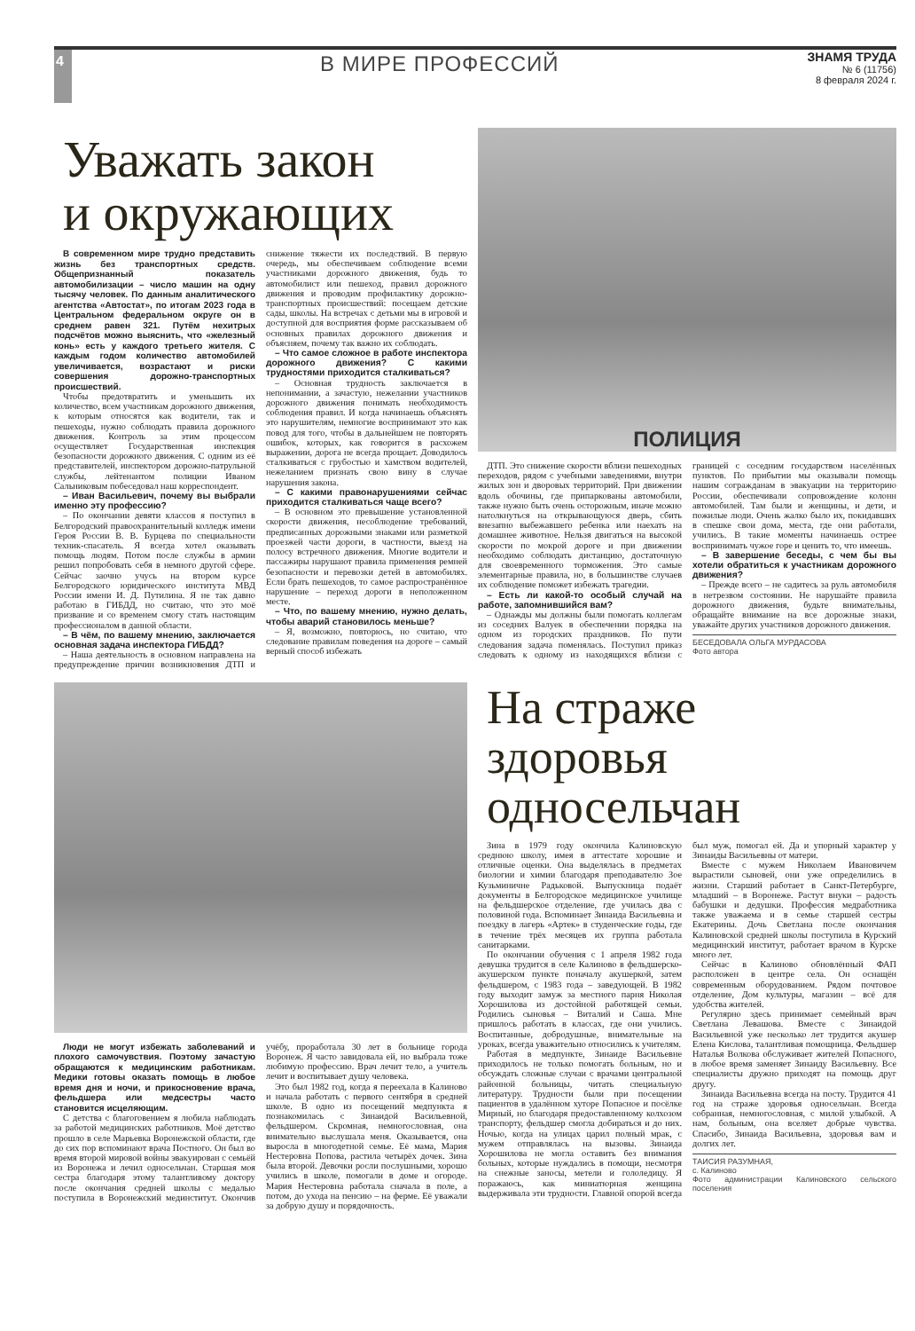4
В МИРЕ ПРОФЕССИЙ
ЗНАМЯ ТРУДА
№ 6 (11756)
8 февраля 2024 г.
Уважать закон
и окружающих
В современном мире трудно представить жизнь без транспортных средств. Общепризнанный показатель автомобилизации – число машин на одну тысячу человек. По данным аналитического агентства «Автостат», по итогам 2023 года в Центральном федеральном округе он в среднем равен 321. Путём нехитрых подсчётов можно выяснить, что «железный конь» есть у каждого третьего жителя. С каждым годом количество автомобилей увеличивается, возрастают и риски совершения дорожно-транспортных происшествий.
Чтобы предотвратить и уменьшить их количество, всем участникам дорожного движения, к которым относятся как водители, так и пешеходы, нужно соблюдать правила дорожного движения. Контроль за этим процессом осуществляет Государственная инспекция безопасности дорожного движения. С одним из её представителей, инспектором дорожно-патрульной службы, лейтенантом полиции Иваном Сальниковым побеседовал наш корреспондент.
– Иван Васильевич, почему вы выбрали именно эту профессию?
– По окончании девяти классов я поступил в Белгородский правоохранительный колледж имени Героя России В. В. Бурцева по специальности техник-спасатель. Я всегда хотел оказывать помощь людям. Потом после службы в армии решил попробовать себя в немного другой сфере. Сейчас заочно учусь на втором курсе Белгородского юридического института МВД России имени И. Д. Путилина. Я не так давно работаю в ГИБДД, но считаю, что это моё призвание и со временем смогу стать настоящим профессионалом в данной области.
– В чём, по вашему мнению, заключается основная задача инспектора ГИБДД?
– Наша деятельность в основном направлена на предупреждение причин возникновения ДТП и снижение тяжести их последствий. В первую очередь, мы обеспечиваем соблюдение всеми участниками дорожного движения, будь то автомобилист или пешеход, правил дорожного движения и проводим профилактику дорожно-транспортных происшествий: посещаем детские сады, школы. На встречах с детьми мы в игровой и доступной для восприятия форме рассказываем об основных правилах дорожного движения и объясняем, почему так важно их соблюдать.
– Что самое сложное в работе инспектора дорожного движения? С какими трудностями приходится сталкиваться?
– Основная трудность заключается в непонимании, а зачастую, нежелании участников дорожного движения понимать необходимость соблюдения правил. И когда начинаешь объяснять это нарушителям, немногие воспринимают это как повод для того, чтобы в дальнейшем не повторять ошибок, которых, как говорится в расхожем выражении, дорога не всегда прощает. Доводилось сталкиваться с грубостью и хамством водителей, нежеланием признать свою вину в случае нарушения закона.
– С какими правонарушениями сейчас приходится сталкиваться чаще всего?
– В основном это превышение установленной скорости движения, несоблюдение требований, предписанных дорожными знаками или разметкой проезжей части дороги, в частности, выезд на полосу встречного движения. Многие водители и пассажиры нарушают правила применения ремней безопасности и перевозки детей в автомобилях. Если брать пешеходов, то самое распространённое нарушение – переход дороги в неположенном месте.
– Что, по вашему мнению, нужно делать, чтобы аварий становилось меньше?
– Я, возможно, повторюсь, но считаю, что следование правилам поведения на дороге – самый верный способ избежать
ПОЛИЦИЯ
ДТП. Это снижение скорости вблизи пешеходных переходов, рядом с учебными заведениями, внутри жилых зон и дворовых территорий. При движении вдоль обочины, где припаркованы автомобили, также нужно быть очень осторожным, иначе можно натолкнуться на открывающуюся дверь, сбить внезапно выбежавшего ребенка или наехать на домашнее животное. Нельзя двигаться на высокой скорости по мокрой дороге и при движении необходимо соблюдать дистанцию, достаточную для своевременного торможения. Это самые элементарные правила, но, в большинстве случаев их соблюдение поможет избежать трагедии.
– Есть ли какой-то особый случай на работе, запомнившийся вам?
– Однажды мы должны были помогать коллегам из соседних Валуек в обеспечении порядка на одном из городских праздников. По пути следования задача поменялась. Поступил приказ следовать к одному из находящихся вблизи с границей с соседним государством населённых пунктов. По прибытии мы оказывали помощь нашим согражданам в эвакуации на территорию России, обеспечивали сопровождение колонн автомобилей. Там были и женщины, и дети, и пожилые люди. Очень жалко было их, покидавших в спешке свои дома, места, где они работали, учились. В такие моменты начинаешь острее воспринимать чужое горе и ценить то, что имеешь.
– В завершение беседы, с чем бы вы хотели обратиться к участникам дорожного движения?
– Прежде всего – не садитесь за руль автомобиля в нетрезвом состоянии. Не нарушайте правила дорожного движения, будьте внимательны, обращайте внимание на все дорожные знаки, уважайте других участников дорожного движения.
БЕСЕДОВАЛА ОЛЬГА МУРДАСОВА
Фото автора
Люди не могут избежать заболеваний и плохого самочувствия. Поэтому зачастую обращаются к медицинским работникам. Медики готовы оказать помощь в любое время дня и ночи, и прикосновение врача, фельдшера или медсестры часто становится исцеляющим.
С детства с благоговением я любила наблюдать за работой медицинских работников. Моё детство прошло в селе Марьевка Воронежской области, где до сих пор вспоминают врача Постного. Он был во время второй мировой войны эвакуирован с семьёй из Воронежа и лечил односельчан. Старшая моя сестра благодаря этому талантливому доктору после окончания средней школы с медалью поступила в Воронежский мединститут. Окончив учёбу, проработала 30 лет в больнице города Воронеж. Я часто завидовала ей, но выбрала тоже любимую профессию. Врач лечит тело, а учитель лечит и воспитывает душу человека.
Это был 1982 год, когда я переехала в Калиново и начала работать с первого сентября в средней школе. В одно из посещений медпункта я познакомилась с Зинаидой Васильевной, фельдшером. Скромная, немногословная, она внимательно выслушала меня. Оказывается, она выросла в многодетной семье. Её мама, Мария Нестеровна Попова, растила четырёх дочек. Зина была второй. Девочки росли послушными, хорошо учились в школе, помогали в доме и огороде. Мария Нестеровна работала сначала в поле, а потом, до ухода на пенсию – на ферме. Её уважали за добрую душу и порядочность.
На страже
здоровья
односельчан
Зина в 1979 году окончила Калиновскую среднюю школу, имея в аттестате хорошие и отличные оценки. Она выделялась в предметах биологии и химии благодаря преподавателю Зое Кузьминичне Радьковой. Выпускница подаёт документы в Белгородское медицинское училище на фельдшерское отделение, где училась два с половиной года. Вспоминает Зинаида Васильевна и поездку в лагерь «Артек» в студенческие годы, где в течение трёх месяцев их группа работала санитарками.
По окончании обучения с 1 апреля 1982 года девушка трудится в селе Калиново в фельдшерско-акушерском пункте поначалу акушеркой, затем фельдшером, с 1983 года – заведующей. В 1982 году выходит замуж за местного парня Николая Хорошилова из достойной работящей семьи. Родились сыновья – Виталий и Саша. Мне пришлось работать в классах, где они учились. Воспитанные, добродушные, внимательные на уроках, всегда уважительно относились к учителям.
Работая в медпункте, Зинаиде Васильевне приходилось не только помогать больным, но и обсуждать сложные случаи с врачами центральной районной больницы, читать специальную литературу. Трудности были при посещении пациентов в удалённом хуторе Попасное и посёлке Мирный, но благодаря предоставленному колхозом транспорту, фельдшер смогла добираться и до них. Ночью, когда на улицах царил полный мрак, с мужем отправлялась на вызовы. Зинаида Хорошилова не могла оставить без внимания больных, которые нуждались в помощи, несмотря на снежные заносы, метели и гололедицу. Я поражаюсь, как миниатюрная женщина выдерживала эти трудности. Главной опорой всегда был муж, помогал ей. Да и упорный характер у Зинаиды Васильевны от матери.
Вместе с мужем Николаем Ивановичем вырастили сыновей, они уже определились в жизни. Старший работает в Санкт-Петербурге, младший – в Воронеже. Растут внуки – радость бабушки и дедушки. Профессия медработника также уважаема и в семье старшей сестры Екатерины. Дочь Светлана после окончания Калиновской средней школы поступила в Курский медицинский институт, работает врачом в Курске много лет.
Сейчас в Калиново обновлённый ФАП расположен в центре села. Он оснащён современным оборудованием. Рядом почтовое отделение, Дом культуры, магазин – всё для удобства жителей.
Регулярно здесь принимает семейный врач Светлана Левашова. Вместе с Зинаидой Васильевной уже несколько лет трудится акушер Елена Кислова, талантливая помощница. Фельдшер Наталья Волкова обслуживает жителей Попасного, в любое время заменяет Зинаиду Васильевну. Все специалисты дружно приходят на помощь друг другу.
Зинаида Васильевна всегда на посту. Трудится 41 год на страже здоровья односельчан. Всегда собранная, немногословная, с милой улыбкой. А нам, больным, она вселяет добрые чувства. Спасибо, Зинаида Васильевна, здоровья вам и долгих лет.
ТАИСИЯ РАЗУМНАЯ,
с. Калиново
Фото администрации Калиновского сельского поселения